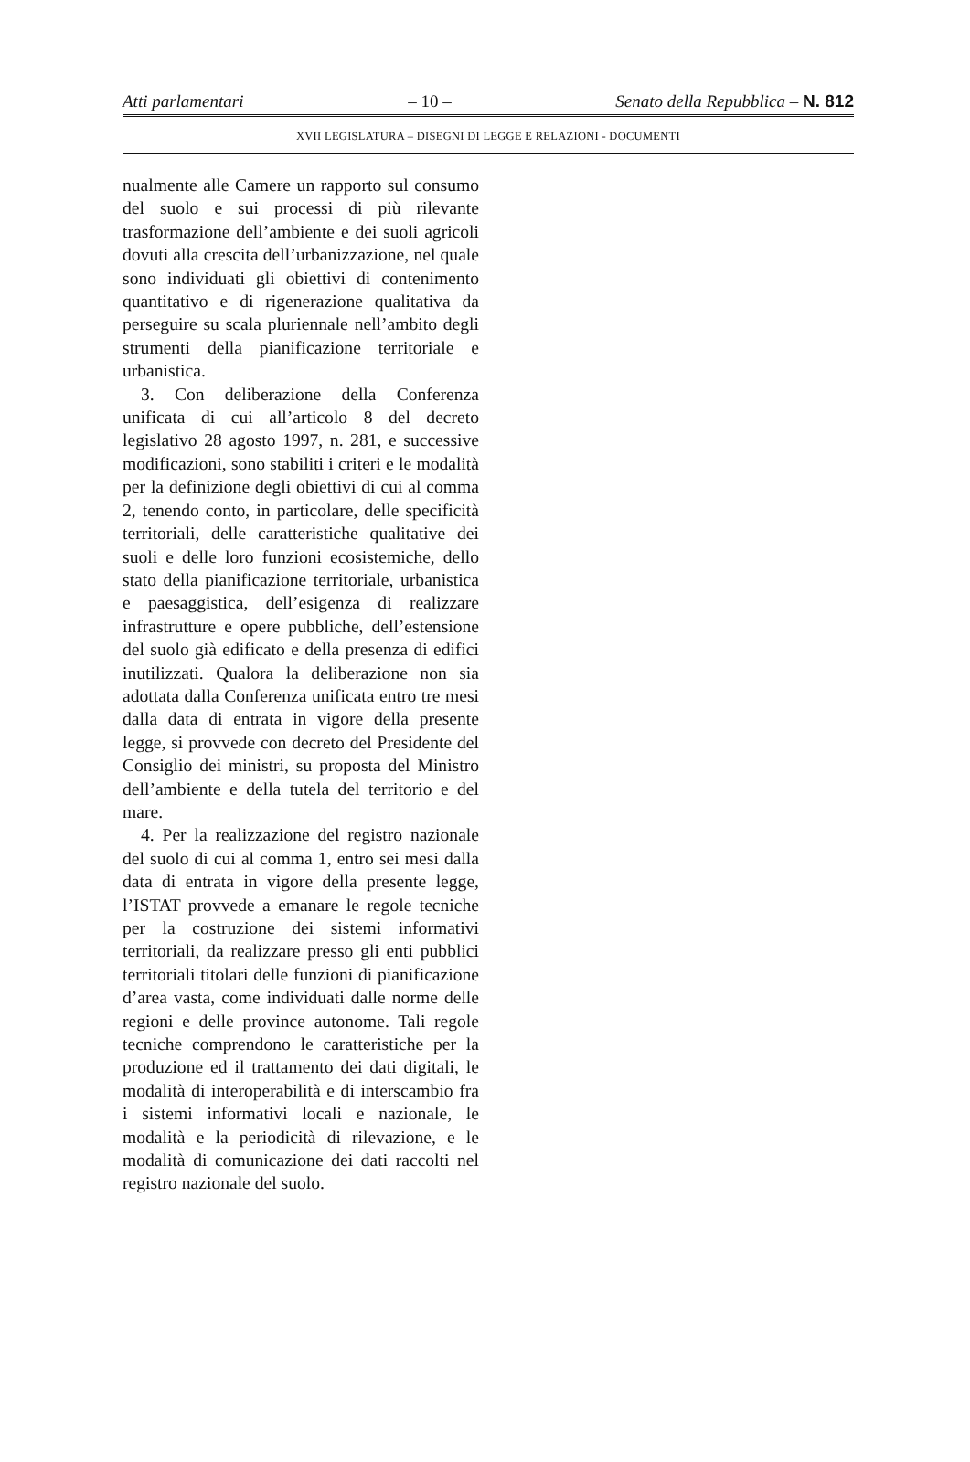Atti parlamentari – 10 – Senato della Repubblica – N. 812
XVII LEGISLATURA – DISEGNI DI LEGGE E RELAZIONI - DOCUMENTI
nualmente alle Camere un rapporto sul consumo del suolo e sui processi di più rilevante trasformazione dell’ambiente e dei suoli agricoli dovuti alla crescita dell’urbanizzazione, nel quale sono individuati gli obiettivi di contenimento quantitativo e di rigenerazione qualitativa da perseguire su scala pluriennale nell’ambito degli strumenti della pianificazione territoriale e urbanistica.
3. Con deliberazione della Conferenza unificata di cui all’articolo 8 del decreto legislativo 28 agosto 1997, n. 281, e successive modificazioni, sono stabiliti i criteri e le modalità per la definizione degli obiettivi di cui al comma 2, tenendo conto, in particolare, delle specificità territoriali, delle caratteristiche qualitative dei suoli e delle loro funzioni ecosistemiche, dello stato della pianificazione territoriale, urbanistica e paesaggistica, dell’esigenza di realizzare infrastrutture e opere pubbliche, dell’estensione del suolo già edificato e della presenza di edifici inutilizzati. Qualora la deliberazione non sia adottata dalla Conferenza unificata entro tre mesi dalla data di entrata in vigore della presente legge, si provvede con decreto del Presidente del Consiglio dei ministri, su proposta del Ministro dell’ambiente e della tutela del territorio e del mare.
4. Per la realizzazione del registro nazionale del suolo di cui al comma 1, entro sei mesi dalla data di entrata in vigore della presente legge, l’ISTAT provvede a emanare le regole tecniche per la costruzione dei sistemi informativi territoriali, da realizzare presso gli enti pubblici territoriali titolari delle funzioni di pianificazione d’area vasta, come individuati dalle norme delle regioni e delle province autonome. Tali regole tecniche comprendono le caratteristiche per la produzione ed il trattamento dei dati digitali, le modalità di interoperabilità e di interscambio fra i sistemi informativi locali e nazionale, le modalità e la periodicità di rilevazione, e le modalità di comunicazione dei dati raccolti nel registro nazionale del suolo.